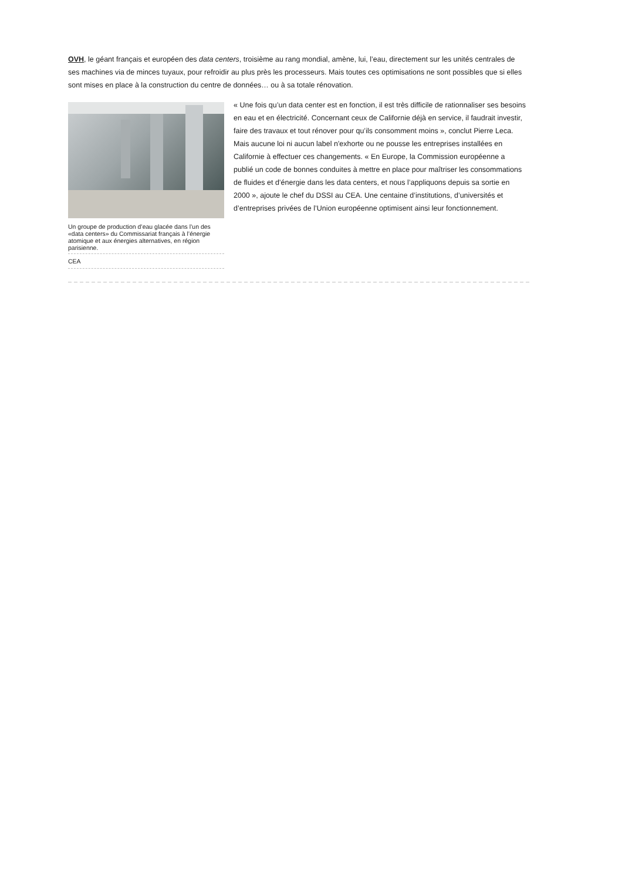OVH, le géant français et européen des data centers, troisième au rang mondial, amène, lui, l’eau, directement sur les unités centrales de ses machines via de minces tuyaux, pour refroidir au plus près les processeurs. Mais toutes ces optimisations ne sont possibles que si elles sont mises en place à la construction du centre de données… ou à sa totale rénovation.
Un groupe de production d’eau glacée dans l’un des «data centers» du Commissariat français à l’énergie atomique et aux énergies alternatives, en région parisienne.
CEA
« Une fois qu’un data center est en fonction, il est très difficile de rationnaliser ses besoins en eau et en électricité. Concernant ceux de Californie déjà en service, il faudrait investir, faire des travaux et tout rénover pour qu’ils consomment moins », conclut Pierre Leca. Mais aucune loi ni aucun label n'exhorte ou ne pousse les entreprises installées en Californie à effectuer ces changements. « En Europe, la Commission européenne a publié un code de bonnes conduites à mettre en place pour maîtriser les consommations de fluides et d’énergie dans les data centers, et nous l’appliquons depuis sa sortie en 2000 », ajoute le chef du DSSI au CEA. Une centaine d’institutions, d’universités et d’entreprises privées de l’Union européenne optimisent ainsi leur fonctionnement.